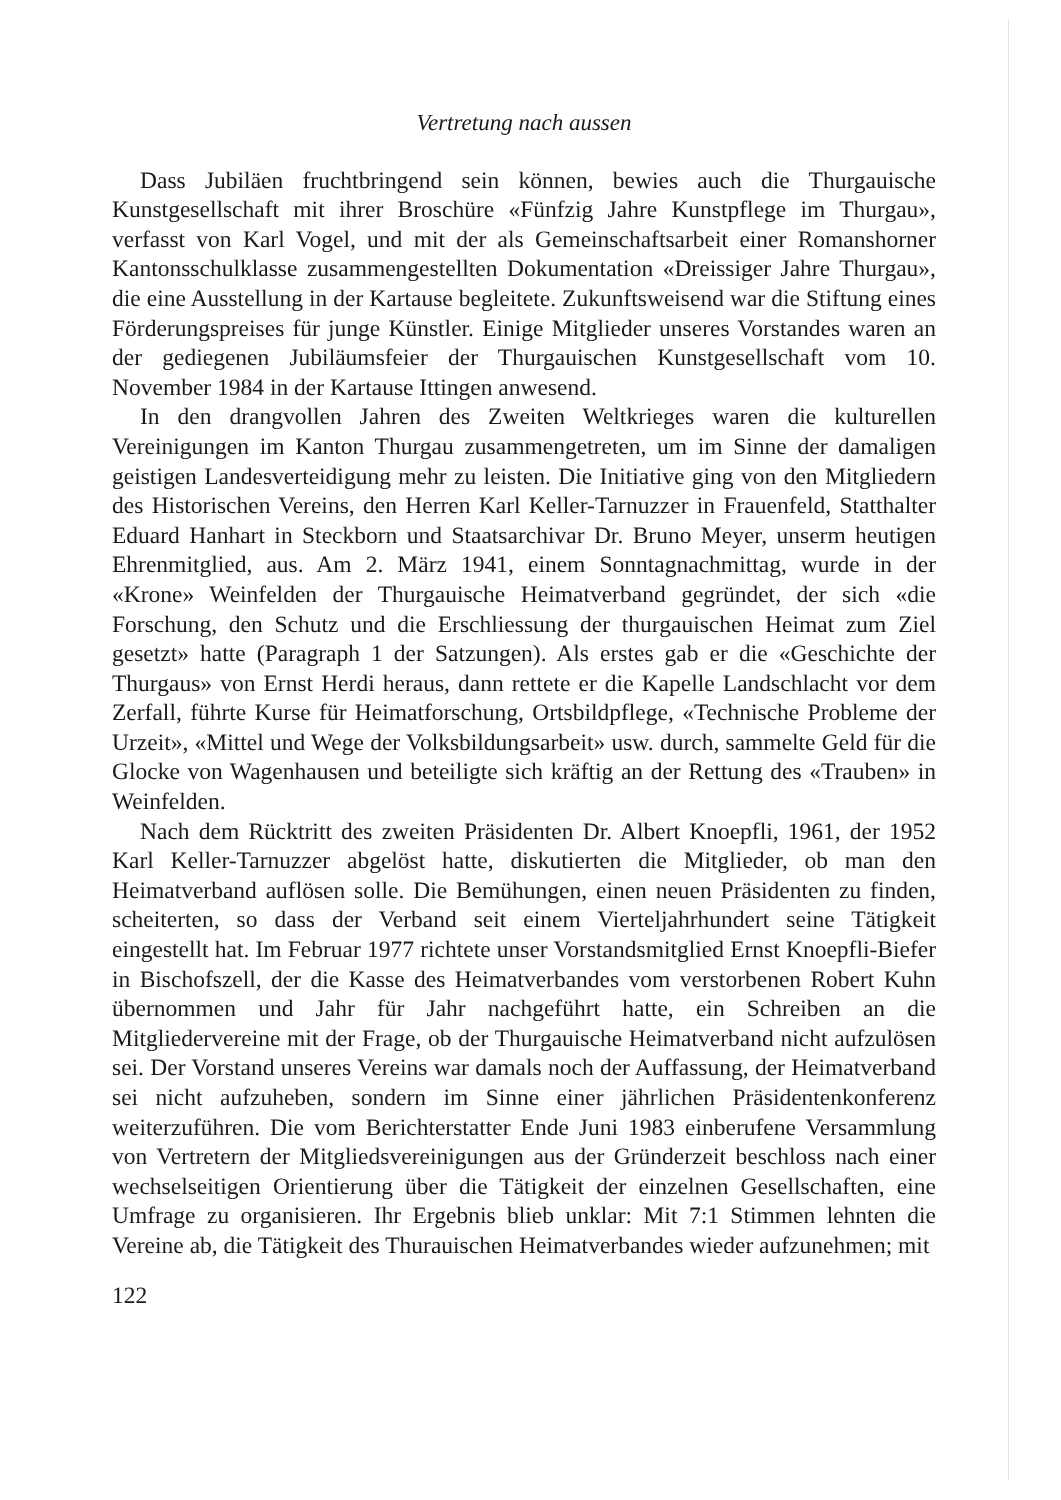Vertretung nach aussen
Dass Jubiläen fruchtbringend sein können, bewies auch die Thurgauische Kunstgesellschaft mit ihrer Broschüre «Fünfzig Jahre Kunstpflege im Thurgau», verfasst von Karl Vogel, und mit der als Gemeinschaftsarbeit einer Romanshorner Kantonsschulklasse zusammengestellten Dokumentation «Dreissiger Jahre Thurgau», die eine Ausstellung in der Kartause begleitete. Zukunftsweisend war die Stiftung eines Förderungspreises für junge Künstler. Einige Mitglieder unseres Vorstandes waren an der gediegenen Jubiläumsfeier der Thurgauischen Kunstgesellschaft vom 10. November 1984 in der Kartause Ittingen anwesend.
In den drangvollen Jahren des Zweiten Weltkrieges waren die kulturellen Vereinigungen im Kanton Thurgau zusammengetreten, um im Sinne der damaligen geistigen Landesverteidigung mehr zu leisten. Die Initiative ging von den Mitgliedern des Historischen Vereins, den Herren Karl Keller-Tarnuzzer in Frauenfeld, Statthalter Eduard Hanhart in Steckborn und Staatsarchivar Dr. Bruno Meyer, unserm heutigen Ehrenmitglied, aus. Am 2. März 1941, einem Sonntagnachmittag, wurde in der «Krone» Weinfelden der Thurgauische Heimatverband gegründet, der sich «die Forschung, den Schutz und die Erschliessung der thurgauischen Heimat zum Ziel gesetzt» hatte (Paragraph 1 der Satzungen). Als erstes gab er die «Geschichte der Thurgaus» von Ernst Herdi heraus, dann rettete er die Kapelle Landschlacht vor dem Zerfall, führte Kurse für Heimatforschung, Ortsbildpflege, «Technische Probleme der Urzeit», «Mittel und Wege der Volksbildungsarbeit» usw. durch, sammelte Geld für die Glocke von Wagenhausen und beteiligte sich kräftig an der Rettung des «Trauben» in Weinfelden.
Nach dem Rücktritt des zweiten Präsidenten Dr. Albert Knoepfli, 1961, der 1952 Karl Keller-Tarnuzzer abgelöst hatte, diskutierten die Mitglieder, ob man den Heimatverband auflösen solle. Die Bemühungen, einen neuen Präsidenten zu finden, scheiterten, so dass der Verband seit einem Vierteljahrhundert seine Tätigkeit eingestellt hat. Im Februar 1977 richtete unser Vorstandsmitglied Ernst Knoepfli-Biefer in Bischofszell, der die Kasse des Heimatverbandes vom verstorbenen Robert Kuhn übernommen und Jahr für Jahr nachgeführt hatte, ein Schreiben an die Mitgliedervereine mit der Frage, ob der Thurgauische Heimatverband nicht aufzulösen sei. Der Vorstand unseres Vereins war damals noch der Auffassung, der Heimatverband sei nicht aufzuheben, sondern im Sinne einer jährlichen Präsidentenkonferenz weiterzuführen. Die vom Berichterstatter Ende Juni 1983 einberufene Versammlung von Vertretern der Mitgliedsvereinigungen aus der Gründerzeit beschloss nach einer wechselseitigen Orientierung über die Tätigkeit der einzelnen Gesellschaften, eine Umfrage zu organisieren. Ihr Ergebnis blieb unklar: Mit 7:1 Stimmen lehnten die Vereine ab, die Tätigkeit des Thurauischen Heimatverbandes wieder aufzunehmen; mit
122